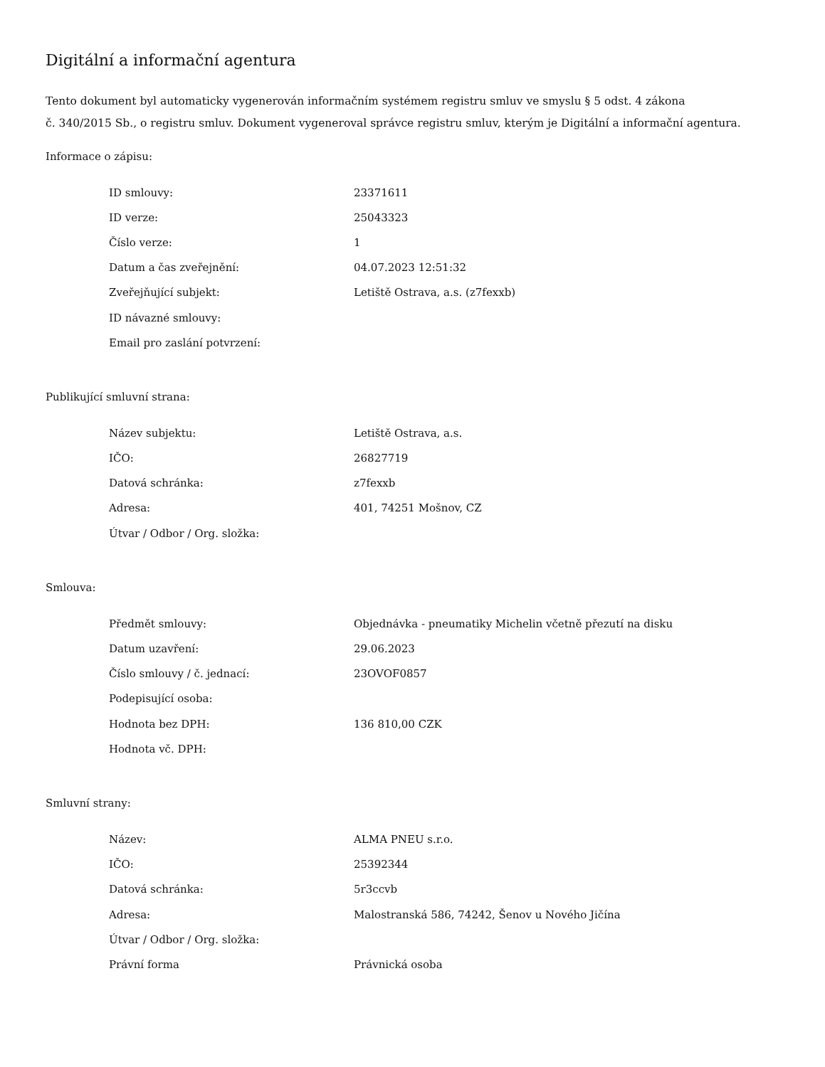Digitální a informační agentura
Tento dokument byl automaticky vygenerován informačním systémem registru smluv ve smyslu § 5 odst. 4 zákona
č. 340/2015 Sb., o registru smluv. Dokument vygeneroval správce registru smluv, kterým je Digitální a informační agentura.
Informace o zápisu:
| ID smlouvy: | 23371611 |
| ID verze: | 25043323 |
| Číslo verze: | 1 |
| Datum a čas zveřejnění: | 04.07.2023 12:51:32 |
| Zveřejňující subjekt: | Letiště Ostrava, a.s. (z7fexxb) |
| ID návazné smlouvy: | |
| Email pro zaslání potvrzení: | |
Publikující smluvní strana:
| Název subjektu: | Letiště Ostrava, a.s. |
| IČO: | 26827719 |
| Datová schránka: | z7fexxb |
| Adresa: | 401, 74251 Mošnov, CZ |
| Útvar / Odbor / Org. složka: | |
Smlouva:
| Předmět smlouvy: | Objednávka - pneumatiky Michelin včetně přezutí na disku |
| Datum uzavření: | 29.06.2023 |
| Číslo smlouvy / č. jednací: | 23OVOF0857 |
| Podepisující osoba: | |
| Hodnota bez DPH: | 136 810,00 CZK |
| Hodnota vč. DPH: | |
Smluvní strany:
| Název: | ALMA PNEU s.r.o. |
| IČO: | 25392344 |
| Datová schránka: | 5r3ccvb |
| Adresa: | Malostranská 586, 74242, Šenov u Nového Jičína |
| Útvar / Odbor / Org. složka: | |
| Právní forma | Právnická osoba |